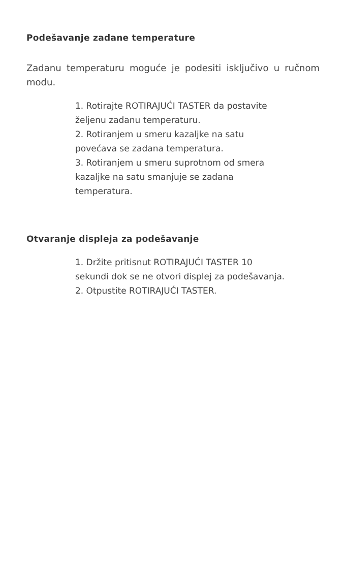Podešavanje zadane temperature
Zadanu temperaturu moguće je podesiti isključivo u ručnom modu.
1. Rotirajte ROTIRAJUĆI TASTER da postavite
željenu zadanu temperaturu.
2. Rotiranjem u smeru kazaljke na satu
povećava se zadana temperatura.
3. Rotiranjem u smeru suprotnom od smera
kazaljke na satu smanjuje se zadana
temperatura.
Otvaranje displeja za podešavanje
1. Držite pritisnut ROTIRAJUĆI TASTER 10
sekundi dok se ne otvori displej za podešavanja.
2. Otpustite ROTIRAJUĆI TASTER.